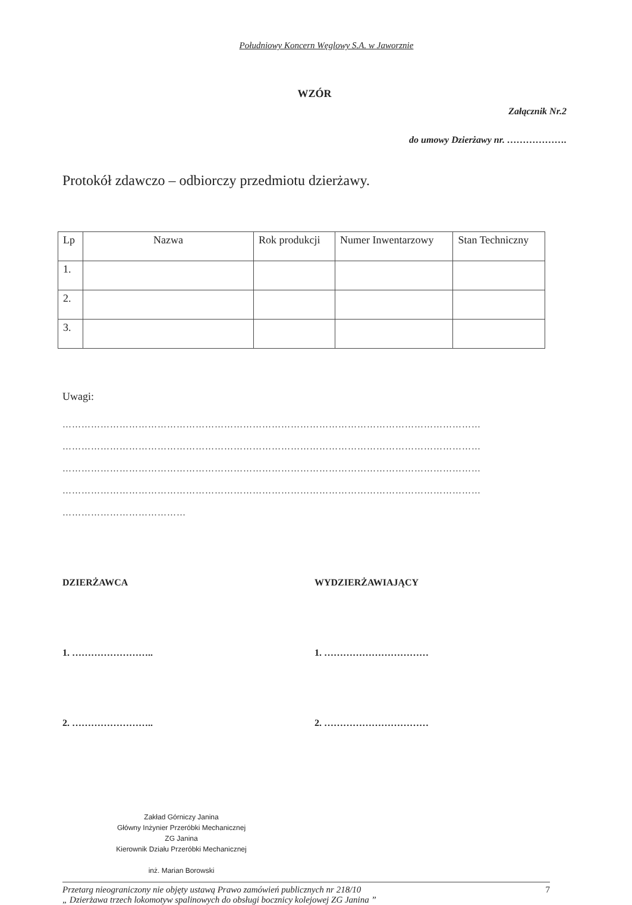Południowy Koncern Węglowy S.A. w Jaworznie
WZÓR
Załącznik Nr.2
do umowy Dzierżawy nr. ……………….
Protokół zdawczo – odbiorczy przedmiotu dzierżawy.
| Lp | Nazwa | Rok produkcji | Numer Inwentarzowy | Stan Techniczny |
| --- | --- | --- | --- | --- |
| 1. | | | | |
| 2. | | | | |
| 3. | | | | |
Uwagi:
……………………………………………………………………………………………………………………
……………………………………………………………………………………………………………………
……………………………………………………………………………………………………………………
……………………………………………………………………………………………………………………
…………………………………
DZIERŻAWCA
1. ……………………..
2. ……………………..
WYDZIERŻAWIAJĄCY
1. ……………………………
2. ……………………………
Zakład Górniczy Janina
Główny Inżynier Przeróbki Mechanicznej
ZG Janina
Kierownik Działu Przeróbki Mechanicznej
inż. Marian Borowski
Przetarg nieograniczony nie objęty ustawą Prawo zamówień publicznych nr 218/10
„ Dzierżawa trzech lokomotyw spalinowych do obsługi bocznicy kolejowej ZG Janina ”
7